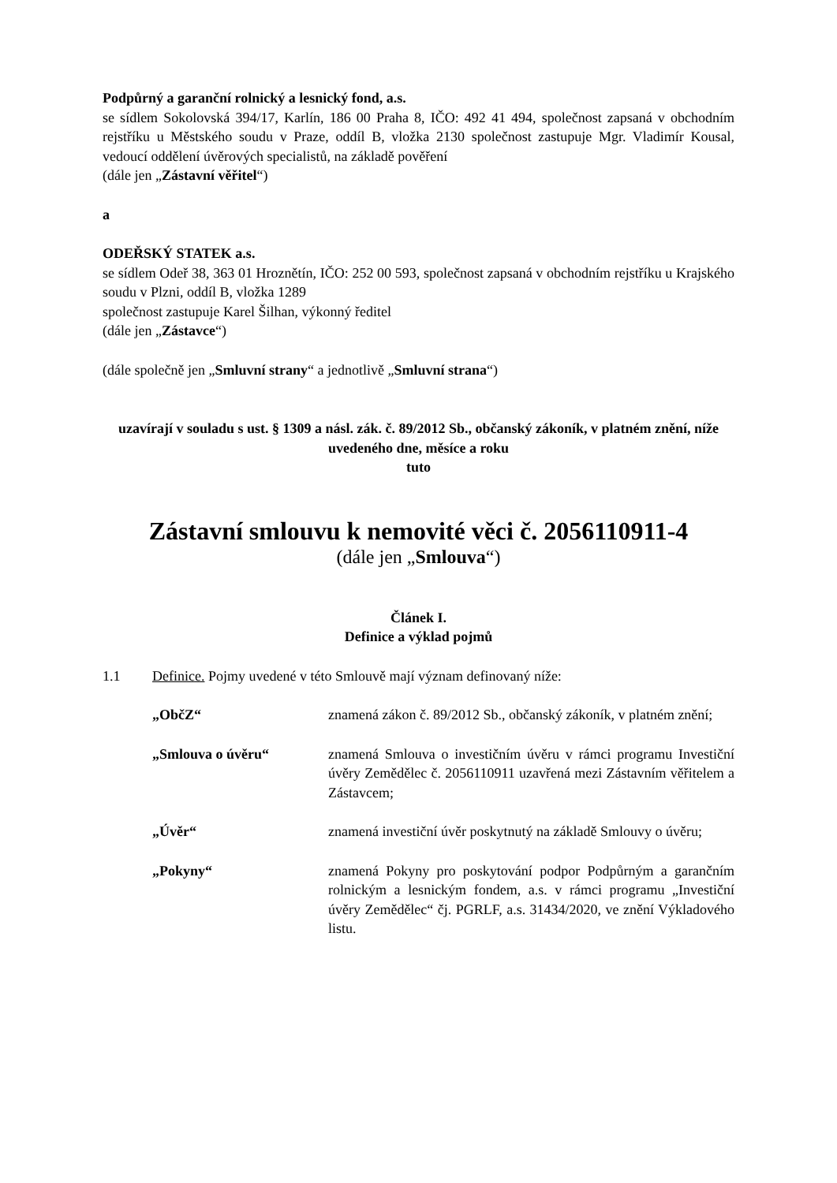Podpůrný a garanční rolnický a lesnický fond, a.s.
se sídlem Sokolovská 394/17, Karlín, 186 00 Praha 8, IČO: 492 41 494, společnost zapsaná v obchodním rejstříku u Městského soudu v Praze, oddíl B, vložka 2130 společnost zastupuje Mgr. Vladimír Kousal, vedoucí oddělení úvěrových specialistů, na základě pověření
(dále jen „Zástavní věřitel“)
a
ODEŘSKÝ STATEK a.s.
se sídlem Odeř 38, 363 01 Hroznětín, IČO: 252 00 593, společnost zapsaná v obchodním rejstříku u Krajského soudu v Plzni, oddíl B, vložka 1289
společnost zastupuje Karel Šilhan, výkonný ředitel
(dále jen „Zástavce“)
(dále společně jen „Smluvní strany“ a jednotlivě „Smluvní strana“)
uzavírají v souladu s ust. § 1309 a násl. zák. č. 89/2012 Sb., občanský zákoník, v platném znění, níže uvedeného dne, měsíce a roku
tuto
Zástavní smlouvu k nemovité věci č. 2056110911-4
(dále jen „Smlouva“)
Článek I.
Definice a výklad pojmů
1.1 Definice. Pojmy uvedené v této Smlouvě mají význam definovaný níže:
„ObčZ“ znamená zákon č. 89/2012 Sb., občanský zákoník, v platném znění;
„Smlouva o úvěru“ znamená Smlouva o investičním úvěru v rámci programu Investiční úvěry Zemědělec č. 2056110911 uzavřená mezi Zástavním věřitelem a Zástavcem;
„Úvěr“ znamená investiční úvěr poskytnutý na základě Smlouvy o úvěru;
„Pokyny“ znamená Pokyny pro poskytování podpor Podpůrným a garančním rolnickým a lesnickým fondem, a.s. v rámci programu „Investiční úvěry Zemědělec“ čj. PGRLF, a.s. 31434/2020, ve znění Výkladového listu.